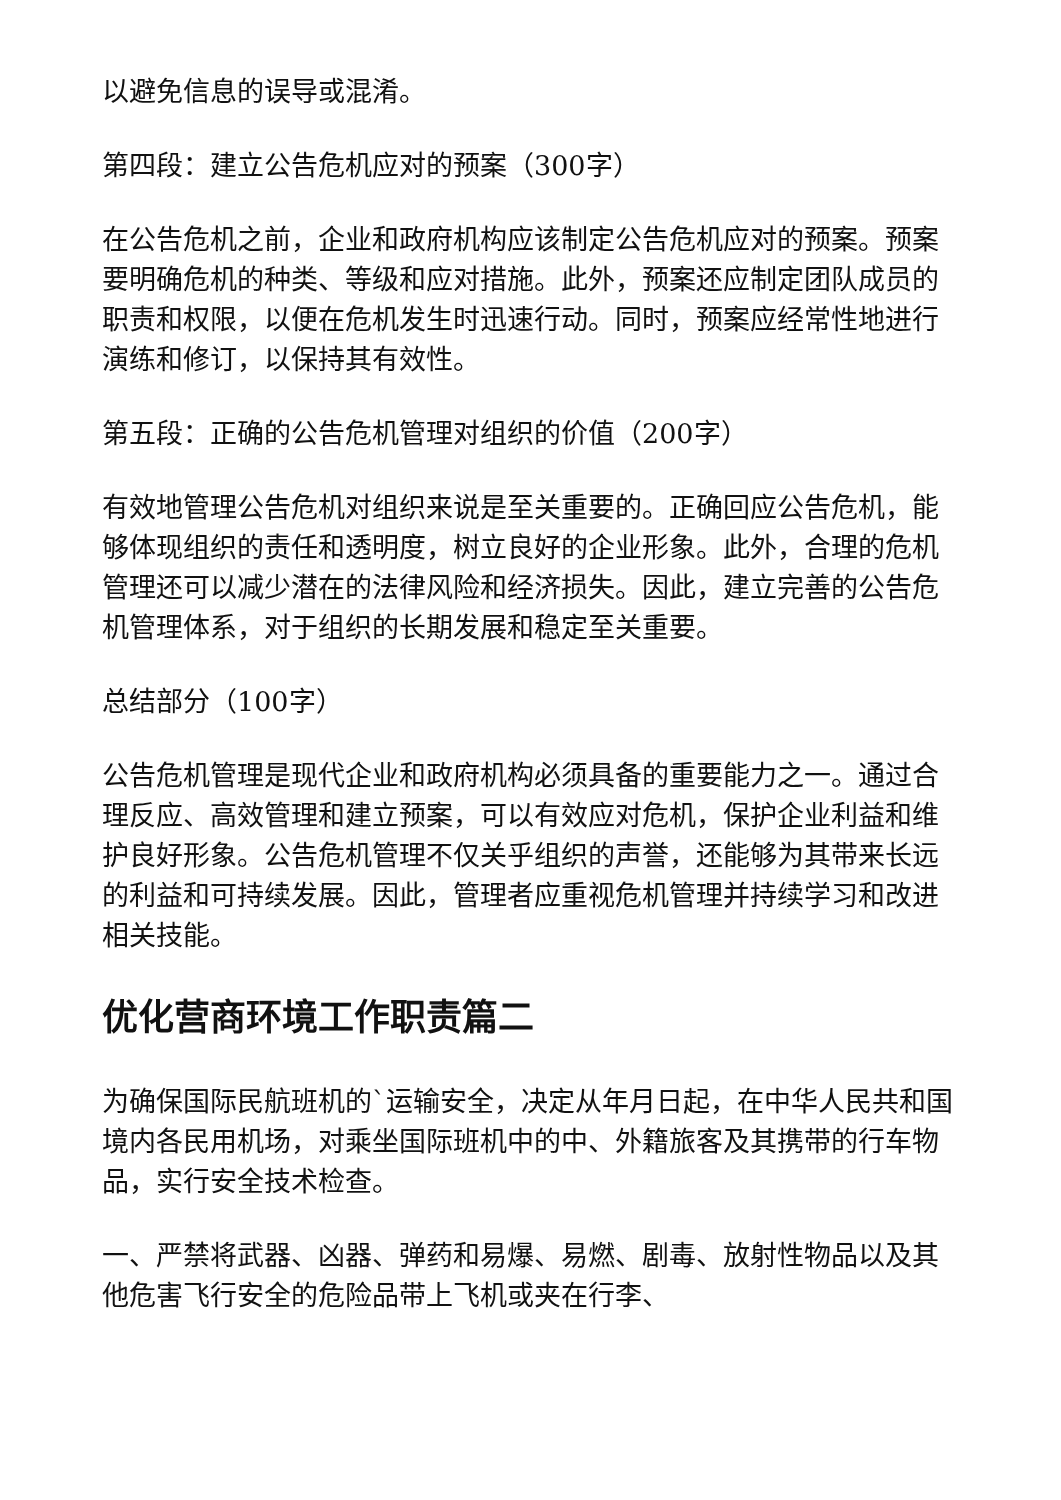以避免信息的误导或混淆。
第四段：建立公告危机应对的预案（300字）
在公告危机之前，企业和政府机构应该制定公告危机应对的预案。预案要明确危机的种类、等级和应对措施。此外，预案还应制定团队成员的职责和权限，以便在危机发生时迅速行动。同时，预案应经常性地进行演练和修订，以保持其有效性。
第五段：正确的公告危机管理对组织的价值（200字）
有效地管理公告危机对组织来说是至关重要的。正确回应公告危机，能够体现组织的责任和透明度，树立良好的企业形象。此外，合理的危机管理还可以减少潜在的法律风险和经济损失。因此，建立完善的公告危机管理体系，对于组织的长期发展和稳定至关重要。
总结部分（100字）
公告危机管理是现代企业和政府机构必须具备的重要能力之一。通过合理反应、高效管理和建立预案，可以有效应对危机，保护企业利益和维护良好形象。公告危机管理不仅关乎组织的声誉，还能够为其带来长远的利益和可持续发展。因此，管理者应重视危机管理并持续学习和改进相关技能。
优化营商环境工作职责篇二
为确保国际民航班机的`运输安全，决定从年月日起，在中华人民共和国境内各民用机场，对乘坐国际班机中的中、外籍旅客及其携带的行车物品，实行安全技术检查。
一、严禁将武器、凶器、弹药和易爆、易燃、剧毒、放射性物品以及其他危害飞行安全的危险品带上飞机或夹在行李、